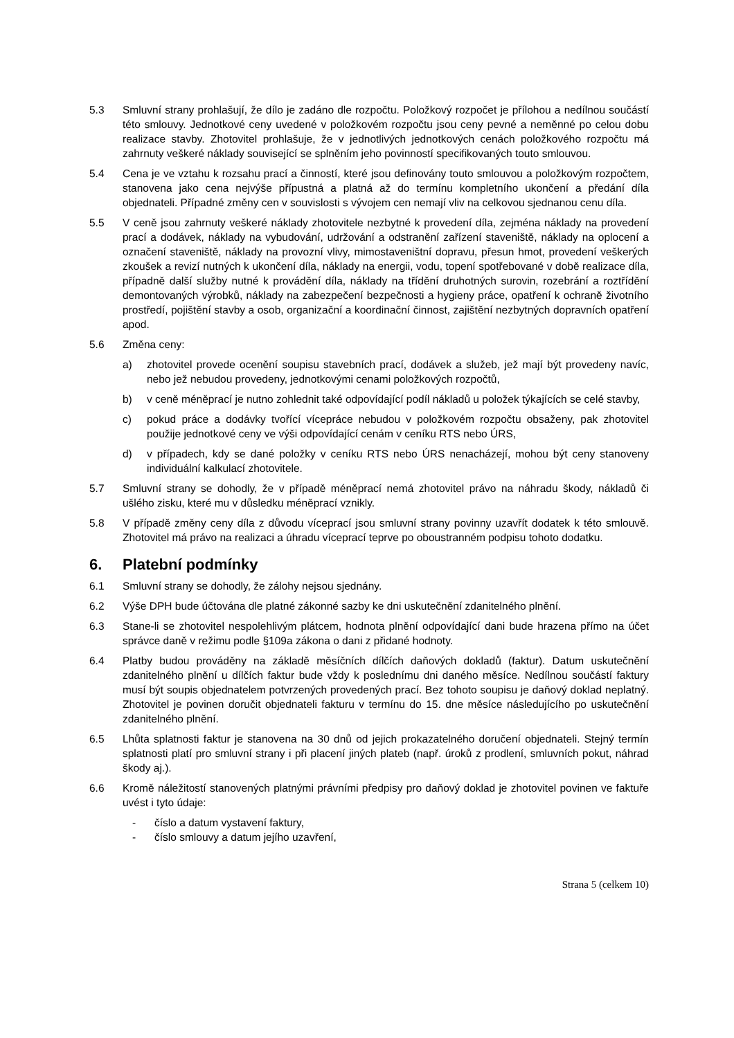5.3 Smluvní strany prohlašují, že dílo je zadáno dle rozpočtu. Položkový rozpočet je přílohou a nedílnou součástí této smlouvy. Jednotkové ceny uvedené v položkovém rozpočtu jsou ceny pevné a neměnné po celou dobu realizace stavby. Zhotovitel prohlašuje, že v jednotlivých jednotkových cenách položkového rozpočtu má zahrnuty veškeré náklady související se splněním jeho povinností specifikovaných touto smlouvou.
5.4 Cena je ve vztahu k rozsahu prací a činností, které jsou definovány touto smlouvou a položkovým rozpočtem, stanovena jako cena nejvýše přípustná a platná až do termínu kompletního ukončení a předání díla objednateli. Případné změny cen v souvislosti s vývojem cen nemají vliv na celkovou sjednanou cenu díla.
5.5 V ceně jsou zahrnuty veškeré náklady zhotovitele nezbytné k provedení díla, zejména náklady na provedení prací a dodávek, náklady na vybudování, udržování a odstranění zařízení staveniště, náklady na oplocení a označení staveniště, náklady na provozní vlivy, mimostaveništní dopravu, přesun hmot, provedení veškerých zkoušek a revizí nutných k ukončení díla, náklady na energii, vodu, topení spotřebované v době realizace díla, případně další služby nutné k provádění díla, náklady na třídění druhotných surovin, rozebrání a roztřídění demontovaných výrobků, náklady na zabezpečení bezpečnosti a hygieny práce, opatření k ochraně životního prostředí, pojištění stavby a osob, organizační a koordinační činnost, zajištění nezbytných dopravních opatření apod.
5.6 Změna ceny:
a) zhotovitel provede ocenění soupisu stavebních prací, dodávek a služeb, jež mají být provedeny navíc, nebo jež nebudou provedeny, jednotkovými cenami položkových rozpočtů,
b) v ceně méněprací je nutno zohlednit také odpovídající podíl nákladů u položek týkajících se celé stavby,
c) pokud práce a dodávky tvořící vícepráce nebudou v položkovém rozpočtu obsaženy, pak zhotovitel použije jednotkové ceny ve výši odpovídající cenám v ceníku RTS nebo ÚRS,
d) v případech, kdy se dané položky v ceníku RTS nebo ÚRS nenacházejí, mohou být ceny stanoveny individuální kalkulací zhotovitele.
5.7 Smluvní strany se dohodly, že v případě méněprací nemá zhotovitel právo na náhradu škody, nákladů či ušlého zisku, které mu v důsledku méněprací vznikly.
5.8 V případě změny ceny díla z důvodu víceprací jsou smluvní strany povinny uzavřít dodatek k této smlouvě. Zhotovitel má právo na realizaci a úhradu víceprací teprve po oboustranném podpisu tohoto dodatku.
6. Platební podmínky
6.1 Smluvní strany se dohodly, že zálohy nejsou sjednány.
6.2 Výše DPH bude účtována dle platné zákonné sazby ke dni uskutečnění zdanitelného plnění.
6.3 Stane-li se zhotovitel nespolehlivým plátcem, hodnota plnění odpovídající dani bude hrazena přímo na účet správce daně v režimu podle §109a zákona o dani z přidané hodnoty.
6.4 Platby budou prováděny na základě měsíčních dílčích daňových dokladů (faktur). Datum uskutečnění zdanitelného plnění u dílčích faktur bude vždy k poslednímu dni daného měsíce. Nedílnou součástí faktury musí být soupis objednatelem potvrzených provedených prací. Bez tohoto soupisu je daňový doklad neplatný. Zhotovitel je povinen doručit objednateli fakturu v termínu do 15. dne měsíce následujícího po uskutečnění zdanitelného plnění.
6.5 Lhůta splatnosti faktur je stanovena na 30 dnů od jejich prokazatelného doručení objednateli. Stejný termín splatnosti platí pro smluvní strany i při placení jiných plateb (např. úroků z prodlení, smluvních pokut, náhrad škody aj.).
6.6 Kromě náležitostí stanovených platnými právními předpisy pro daňový doklad je zhotovitel povinen ve faktuře uvést i tyto údaje:
- číslo a datum vystavení faktury,
- číslo smlouvy a datum jejího uzavření,
Strana 5 (celkem 10)